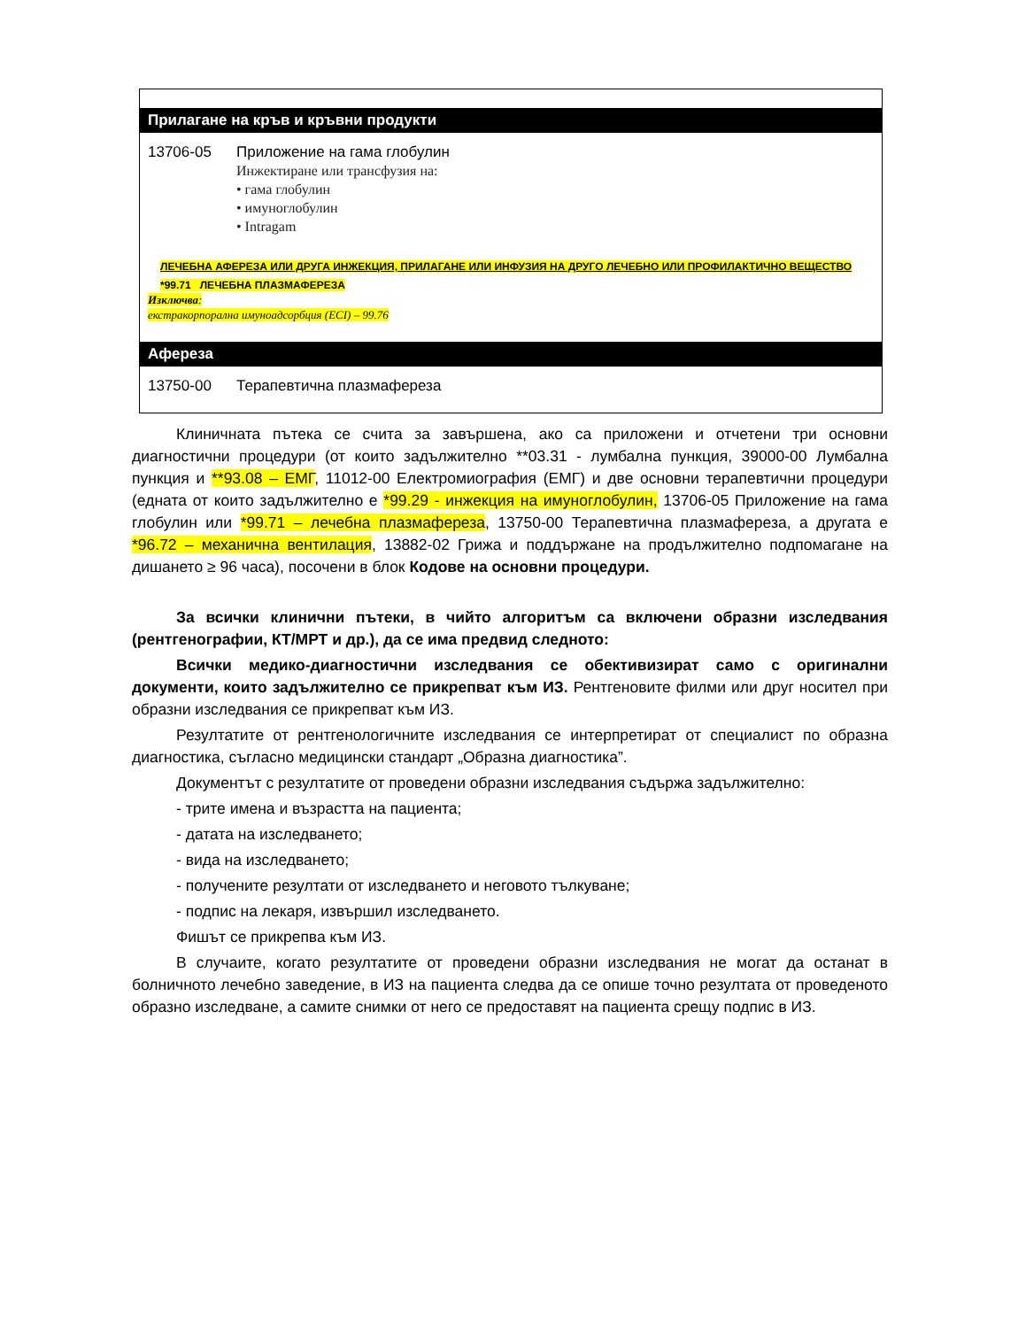Прилагане на кръв и кръвни продукти
13706-05 Приложение на гама глобулин
Инжектиране или трансфузия на:
• гама глобулин
• имуноглобулин
• Intragam
ЛЕЧЕБНА АФЕРЕЗА ИЛИ ДРУГА ИНЖЕКЦИЯ, ПРИЛАГАНЕ ИЛИ ИНФУЗИЯ НА ДРУГО ЛЕЧЕБНО ИЛИ ПРОФИЛАКТИЧНО ВЕЩЕСТВО
*99.71 ЛЕЧЕБНА ПЛАЗМАФЕРЕЗА
Изключва:
екстракорпорална имуноадсорбция (ECI) – 99.76
Афереза
13750-00 Терапевтична плазмафереза
Клиничната пътека се счита за завършена, ако са приложени и отчетени три основни диагностични процедури (от които задължително **03.31 - лумбална пункция, 39000-00 Лумбална пункция и **93.08 – ЕМГ, 11012-00 Електромиография (ЕМГ) и две основни терапевтични процедури (едната от които задължително е *99.29 - инжекция на имуноглобулин, 13706-05 Приложение на гама глобулин или *99.71 – лечебна плазмафереза, 13750-00 Терапевтична плазмафереза, а другата е *96.72 – механична вентилация, 13882-02 Грижа и поддържане на продължително подпомагане на дишането ≥ 96 часа), посочени в блок Кодове на основни процедури.
За всички клинични пътеки, в чийто алгоритъм са включени образни изследвания (рентгенографии, КТ/МРТ и др.), да се има предвид следното:
Всички медико-диагностични изследвания се обективизират само с оригинални документи, които задължително се прикрепват към ИЗ. Рентгеновите филми или друг носител при образни изследвания се прикрепват към ИЗ.
Резултатите от рентгенологичните изследвания се интерпретират от специалист по образна диагностика, съгласно медицински стандарт „Образна диагностика”.
Документът с резултатите от проведени образни изследвания съдържа задължително:
- трите имена и възрастта на пациента;
- датата на изследването;
- вида на изследването;
- получените резултати от изследването и неговото тълкуване;
- подпис на лекаря, извършил изследването.
Фишът се прикрепва към ИЗ.
В случаите, когато резултатите от проведени образни изследвания не могат да останат в болничното лечебно заведение, в ИЗ на пациента следва да се опише точно резултата от проведеното образно изследване, а самите снимки от него се предоставят на пациента срещу подпис в ИЗ.